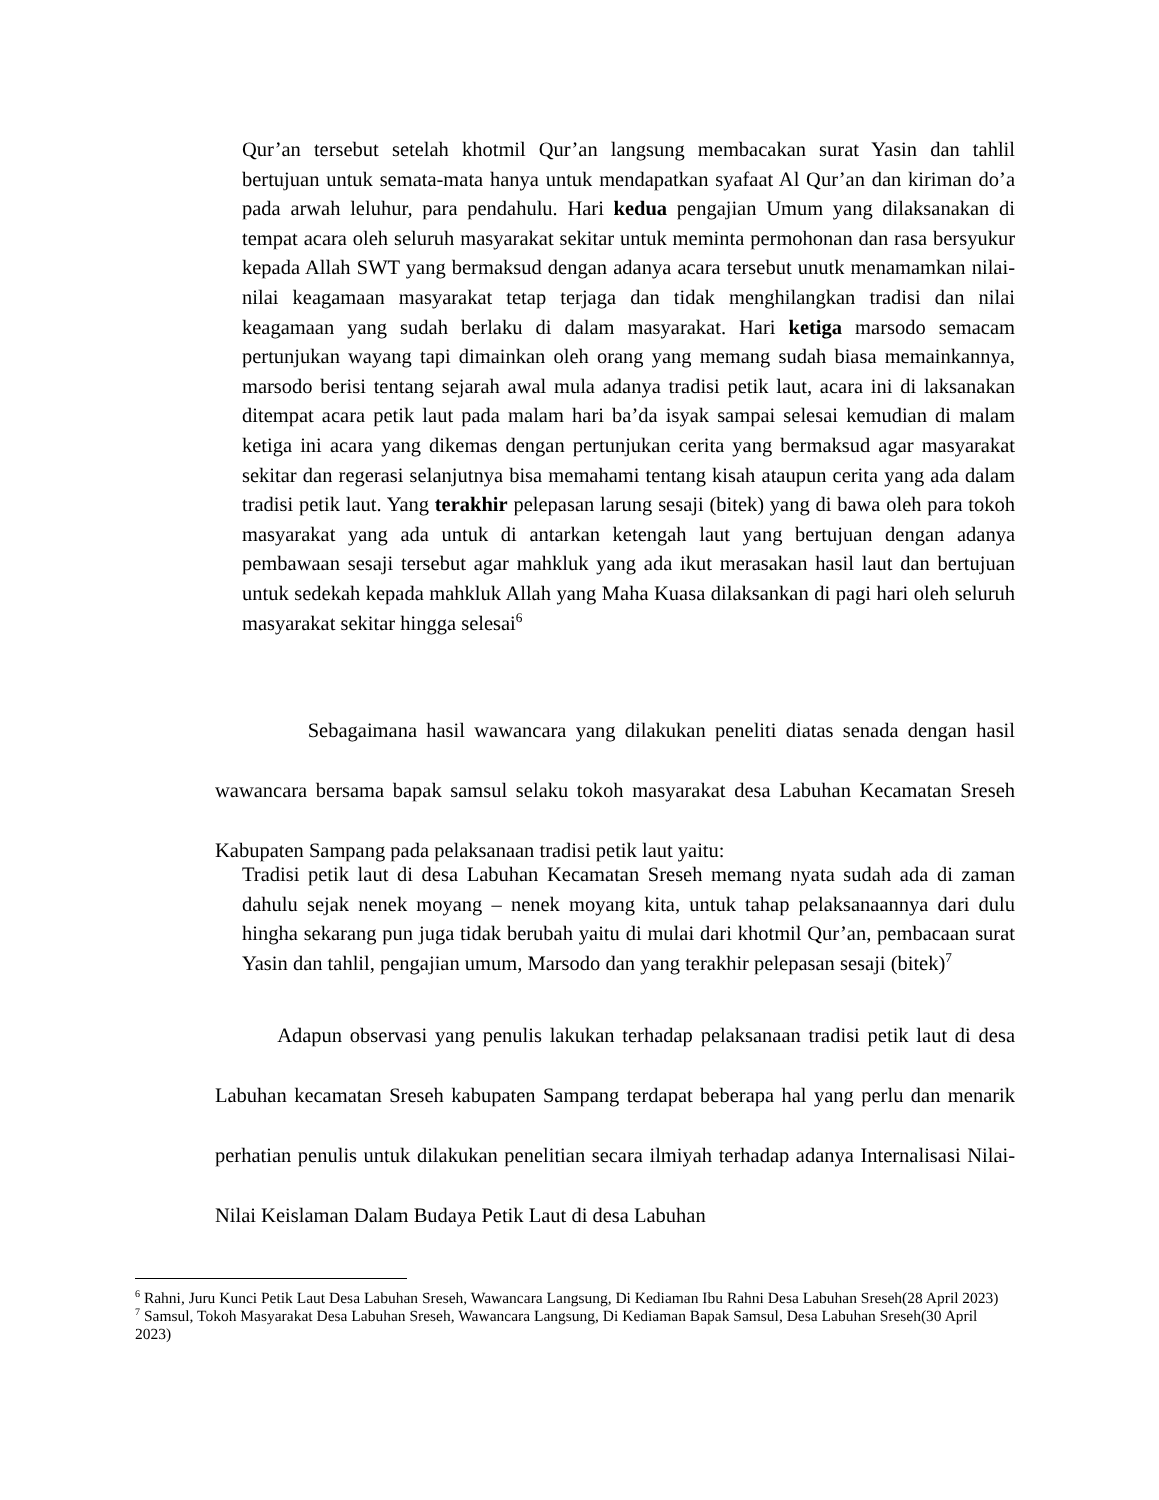Qur’an tersebut setelah khotmil Qur’an langsung membacakan surat Yasin dan tahlil bertujuan untuk semata-mata hanya untuk mendapatkan syafaat Al Qur’an dan kiriman do’a pada arwah leluhur, para pendahulu. Hari kedua pengajian Umum yang dilaksanakan di tempat acara oleh seluruh masyarakat sekitar untuk meminta permohonan dan rasa bersyukur kepada Allah SWT yang bermaksud dengan adanya acara tersebut unutk menamamkan nilai-nilai keagamaan masyarakat tetap terjaga dan tidak menghilangkan tradisi dan nilai keagamaan yang sudah berlaku di dalam masyarakat. Hari ketiga marsodo semacam pertunjukan wayang tapi dimainkan oleh orang yang memang sudah biasa memainkannya, marsodo berisi tentang sejarah awal mula adanya tradisi petik laut, acara ini di laksanakan ditempat acara petik laut pada malam hari ba’da isyak sampai selesai kemudian di malam ketiga ini acara yang dikemas dengan pertunjukan cerita yang bermaksud agar masyarakat sekitar dan regerasi selanjutnya bisa memahami tentang kisah ataupun cerita yang ada dalam tradisi petik laut. Yang terakhir pelepasan larung sesaji (bitek) yang di bawa oleh para tokoh masyarakat yang ada untuk di antarkan ketengah laut yang bertujuan dengan adanya pembawaan sesaji tersebut agar mahkluk yang ada ikut merasakan hasil laut dan bertujuan untuk sedekah kepada mahkluk Allah yang Maha Kuasa dilaksankan di pagi hari oleh seluruh masyarakat sekitar hingga selesai<sup>6</sup>
Sebagaimana hasil wawancara yang dilakukan peneliti diatas senada dengan hasil wawancara bersama bapak samsul selaku tokoh masyarakat desa Labuhan Kecamatan Sreseh Kabupaten Sampang pada pelaksanaan tradisi petik laut yaitu:
Tradisi petik laut di desa Labuhan Kecamatan Sreseh memang nyata sudah ada di zaman dahulu sejak nenek moyang – nenek moyang kita, untuk tahap pelaksanaannya dari dulu hingha sekarang pun juga tidak berubah yaitu di mulai dari khotmil Qur’an, pembacaan surat Yasin dan tahlil, pengajian umum, Marsodo dan yang terakhir pelepasan sesaji (bitek)<sup>7</sup>
Adapun observasi yang penulis lakukan terhadap pelaksanaan tradisi petik laut di desa Labuhan kecamatan Sreseh kabupaten Sampang terdapat beberapa hal yang perlu dan menarik perhatian penulis untuk dilakukan penelitian secara ilmiyah terhadap adanya Internalisasi Nilai-Nilai Keislaman Dalam Budaya Petik Laut di desa Labuhan
<sup>6</sup> Rahni, Juru Kunci Petik Laut Desa Labuhan Sreseh, Wawancara Langsung, Di Kediaman Ibu Rahni Desa Labuhan Sreseh(28 April 2023)
<sup>7</sup> Samsul, Tokoh Masyarakat Desa Labuhan Sreseh, Wawancara Langsung, Di Kediaman Bapak Samsul, Desa Labuhan Sreseh(30 April 2023)